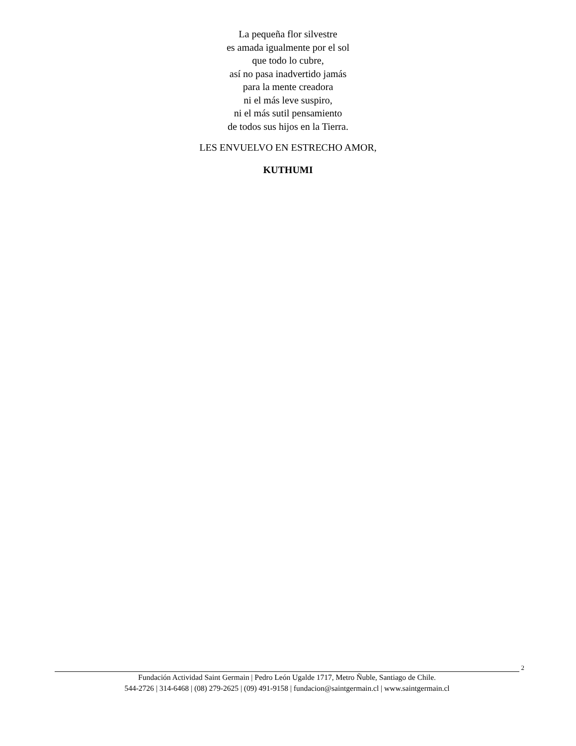La pequeña flor silvestre
es amada igualmente por el sol
que todo lo cubre,
así no pasa inadvertido jamás
para la mente creadora
ni el más leve suspiro,
ni el más sutil pensamiento
de todos sus hijos en la Tierra.
LES ENVUELVO EN ESTRECHO AMOR,
KUTHUMI
2
Fundación Actividad Saint Germain | Pedro León Ugalde 1717, Metro Ñuble, Santiago de Chile.
544-2726 | 314-6468 | (08) 279-2625 | (09) 491-9158 | fundacion@saintgermain.cl | www.saintgermain.cl